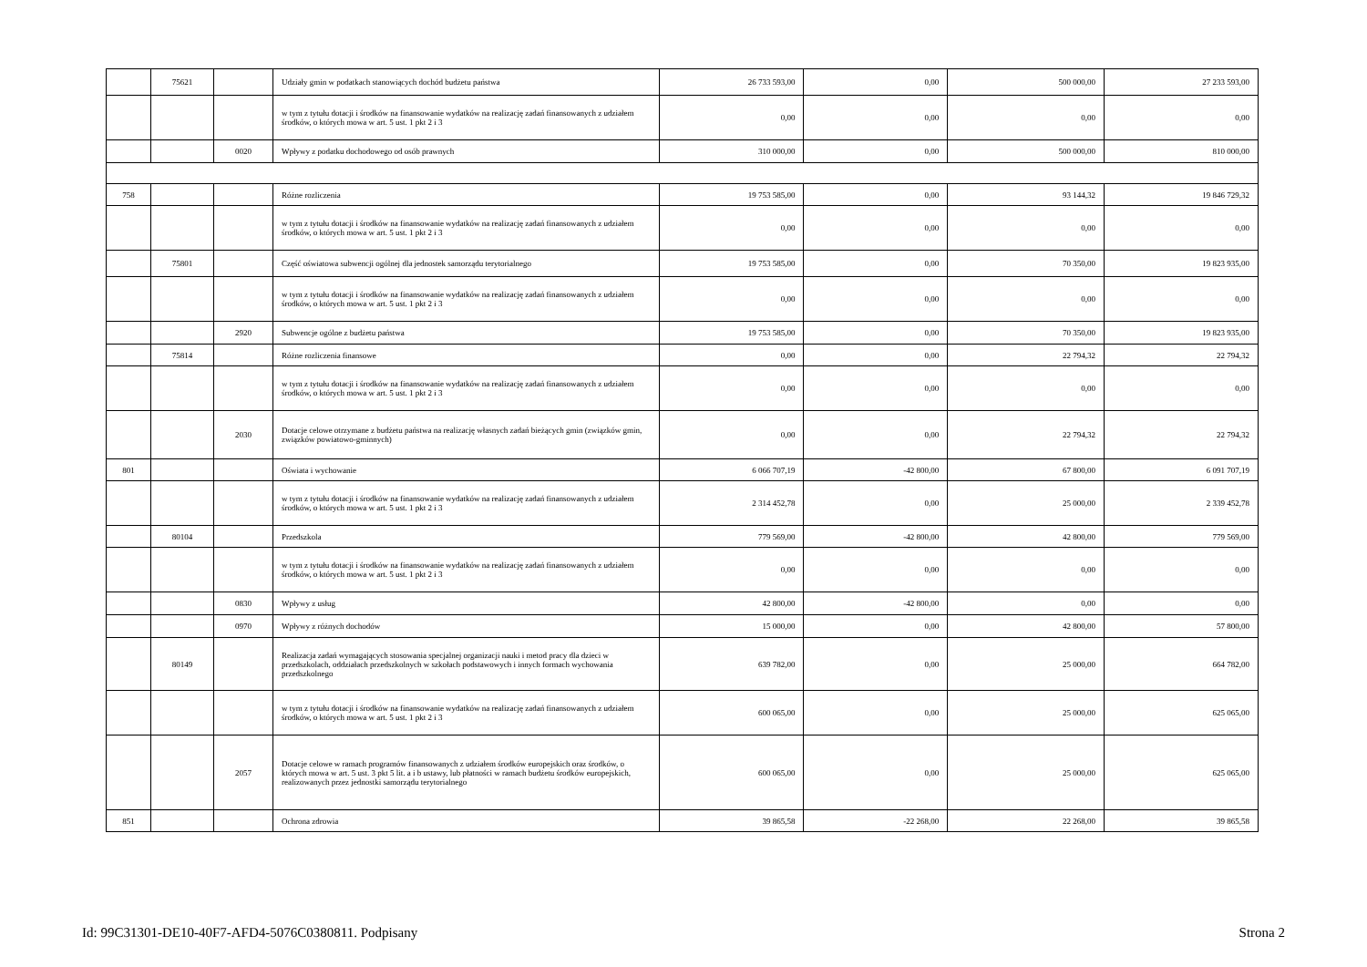| | 75621 | | Udziały gmin w podatkach stanowiących dochód budżetu państwa | 26 733 593,00 | 0,00 | 500 000,00 | 27 233 593,00 |
| | | | w tym z tytułu dotacji i środków na finansowanie wydatków na realizację zadań finansowanych z udziałem środków, o których mowa w art. 5 ust. 1 pkt 2 i 3 | 0,00 | 0,00 | 0,00 | 0,00 |
| | | 0020 | Wpływy z podatku dochodowego od osób prawnych | 310 000,00 | 0,00 | 500 000,00 | 810 000,00 |
| 758 | | | Różne rozliczenia | 19 753 585,00 | 0,00 | 93 144,32 | 19 846 729,32 |
| | | | w tym z tytułu dotacji i środków na finansowanie wydatków na realizację zadań finansowanych z udziałem środków, o których mowa w art. 5 ust. 1 pkt 2 i 3 | 0,00 | 0,00 | 0,00 | 0,00 |
| | 75801 | | Część oświatowa subwencji ogólnej dla jednostek samorządu terytorialnego | 19 753 585,00 | 0,00 | 70 350,00 | 19 823 935,00 |
| | | | w tym z tytułu dotacji i środków na finansowanie wydatków na realizację zadań finansowanych z udziałem środków, o których mowa w art. 5 ust. 1 pkt 2 i 3 | 0,00 | 0,00 | 0,00 | 0,00 |
| | | 2920 | Subwencje ogólne z budżetu państwa | 19 753 585,00 | 0,00 | 70 350,00 | 19 823 935,00 |
| | 75814 | | Różne rozliczenia finansowe | 0,00 | 0,00 | 22 794,32 | 22 794,32 |
| | | | w tym z tytułu dotacji i środków na finansowanie wydatków na realizację zadań finansowanych z udziałem środków, o których mowa w art. 5 ust. 1 pkt 2 i 3 | 0,00 | 0,00 | 0,00 | 0,00 |
| | | 2030 | Dotacje celowe otrzymane z budżetu państwa na realizację własnych zadań bieżących gmin (związków gmin, związków powiatowo-gminnych) | 0,00 | 0,00 | 22 794,32 | 22 794,32 |
| 801 | | | Oświata i wychowanie | 6 066 707,19 | -42 800,00 | 67 800,00 | 6 091 707,19 |
| | | | w tym z tytułu dotacji i środków na finansowanie wydatków na realizację zadań finansowanych z udziałem środków, o których mowa w art. 5 ust. 1 pkt 2 i 3 | 2 314 452,78 | 0,00 | 25 000,00 | 2 339 452,78 |
| | 80104 | | Przedszkola | 779 569,00 | -42 800,00 | 42 800,00 | 779 569,00 |
| | | | w tym z tytułu dotacji i środków na finansowanie wydatków na realizację zadań finansowanych z udziałem środków, o których mowa w art. 5 ust. 1 pkt 2 i 3 | 0,00 | 0,00 | 0,00 | 0,00 |
| | | 0830 | Wpływy z usług | 42 800,00 | -42 800,00 | 0,00 | 0,00 |
| | | 0970 | Wpływy z różnych dochodów | 15 000,00 | 0,00 | 42 800,00 | 57 800,00 |
| | 80149 | | Realizacja zadań wymagających stosowania specjalnej organizacji nauki i metod pracy dla dzieci w przedszkolach, oddziałach przedszkolnych w szkołach podstawowych i innych formach wychowania przedszkolnego | 639 782,00 | 0,00 | 25 000,00 | 664 782,00 |
| | | | w tym z tytułu dotacji i środków na finansowanie wydatków na realizację zadań finansowanych z udziałem środków, o których mowa w art. 5 ust. 1 pkt 2 i 3 | 600 065,00 | 0,00 | 25 000,00 | 625 065,00 |
| | | 2057 | Dotacje celowe w ramach programów finansowanych z udziałem środków europejskich oraz środków, o których mowa w art. 5 ust. 3 pkt 5 lit. a i b ustawy, lub płatności w ramach budżetu środków europejskich, realizowanych przez jednostki samorządu terytorialnego | 600 065,00 | 0,00 | 25 000,00 | 625 065,00 |
| 851 | | | Ochrona zdrowia | 39 865,58 | -22 268,00 | 22 268,00 | 39 865,58 |
Id: 99C31301-DE10-40F7-AFD4-5076C0380811. Podpisany Strona 2